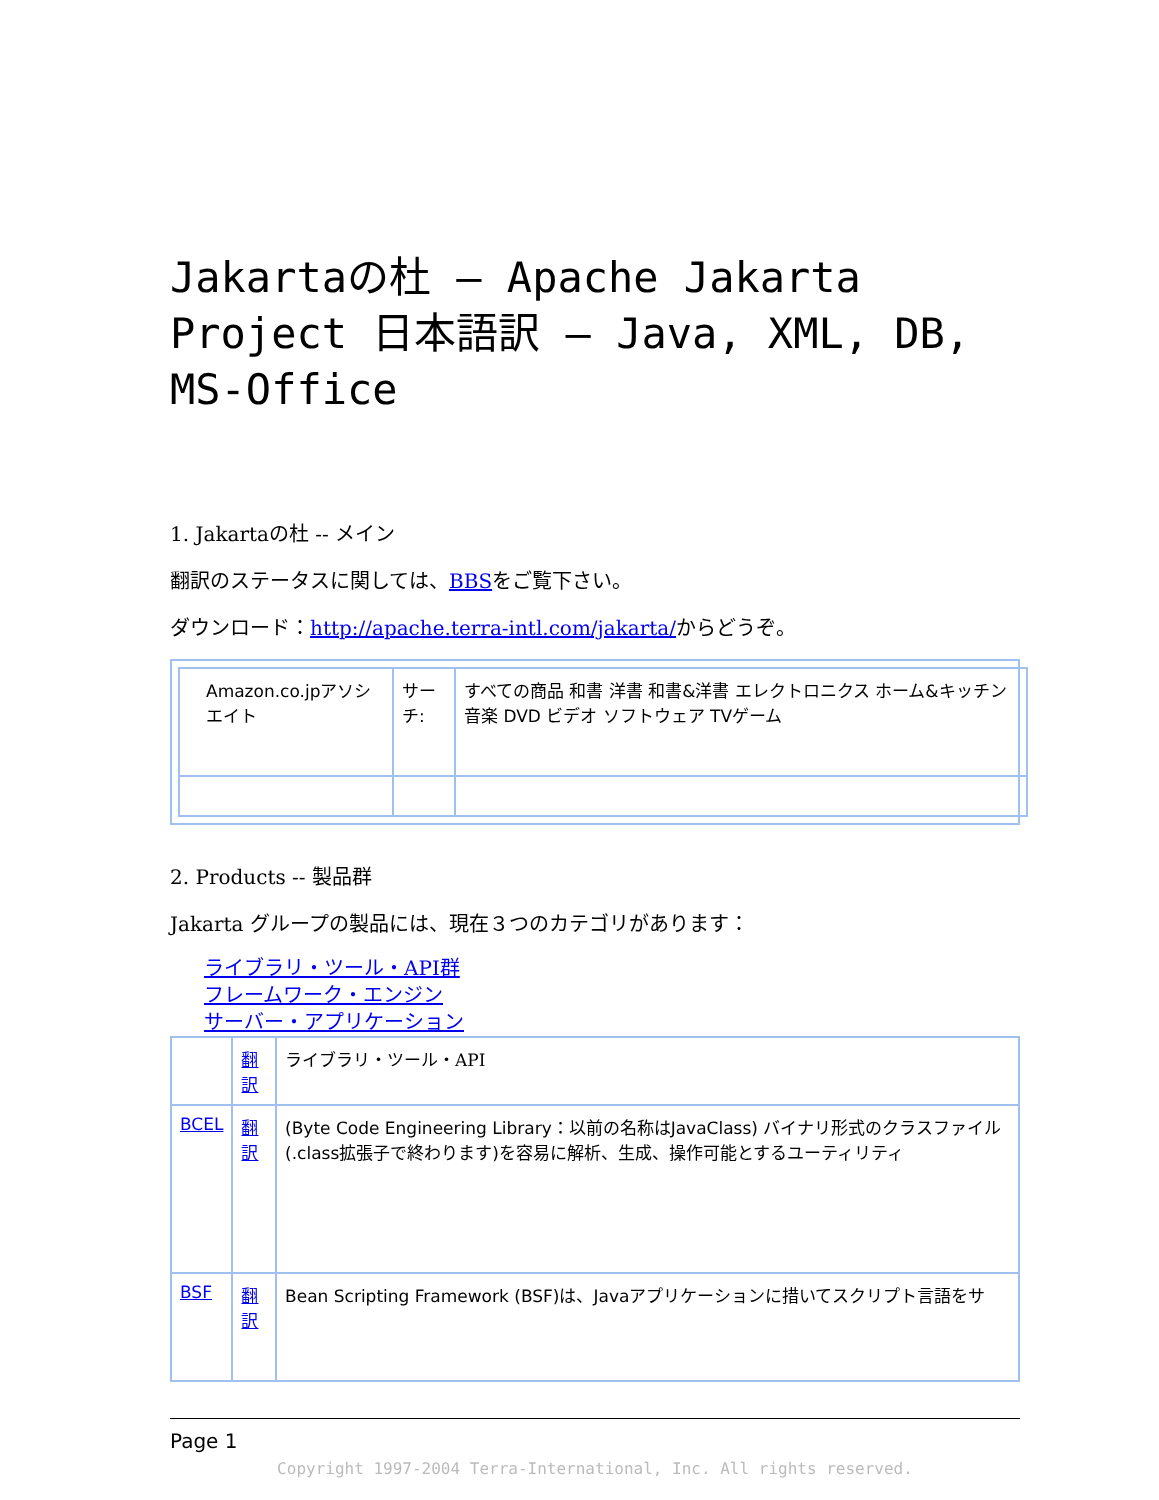Jakartaの杜 – Apache Jakarta Project 日本語訳 – Java, XML, DB, MS-Office
1. Jakartaの杜 -- メイン
翻訳のステータスに関しては、BBSをご覧下さい。
ダウンロード：http://apache.terra-intl.com/jakarta/からどうぞ。
| Amazon.co.jpアソシエイト | サーチ: | すべての商品 和書 洋書 和書&洋書 エレクトロニクス ホーム&キッチン 音楽 DVD ビデオ ソフトウェア TVゲーム |
2. Products -- 製品群
Jakarta グループの製品には、現在３つのカテゴリがあります：
ライブラリ・ツール・API群
フレームワーク・エンジン
サーバー・アプリケーション
| | 翻訳 | ライブラリ・ツール・API |
| BCEL | 翻訳 | (Byte Code Engineering Library：以前の名称はJavaClass) バイナリ形式のクラスファイル(.class拡張子で終わります)を容易に解析、生成、操作可能とするユーティリティ |
| BSF | 翻訳 | Bean Scripting Framework (BSF)は、Javaアプリケーションに措いてスクリプト言語をサ |
Page 1
Copyright 1997-2004 Terra-International, Inc. All rights reserved.